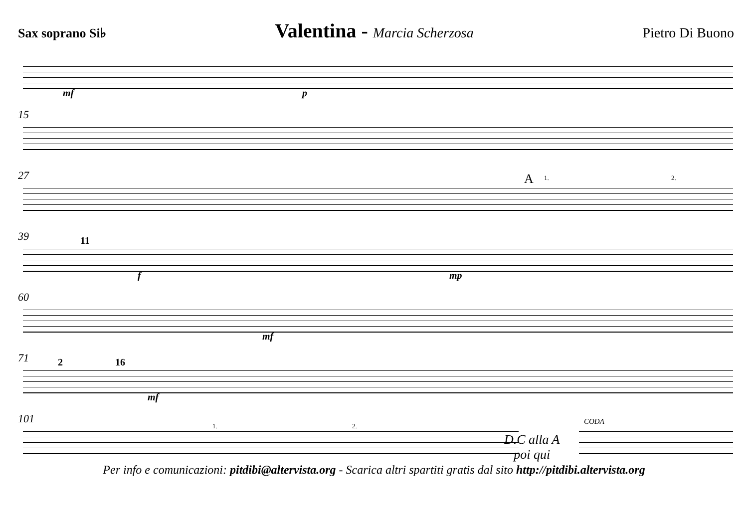Sax soprano Si♭ Valentina - Marcia Scherzosa Pietro Di Buono
mf p
15
27 A 1. 2.
39 11
f mp
60
mf
71 2 16
mf
101
1. 2.
D.C alla A
poi qui
CODA
Per info e comunicazioni: pitdibi@altervista.org - Scarica altri spartiti gratis dal sito http://pitdibi.altervista.org